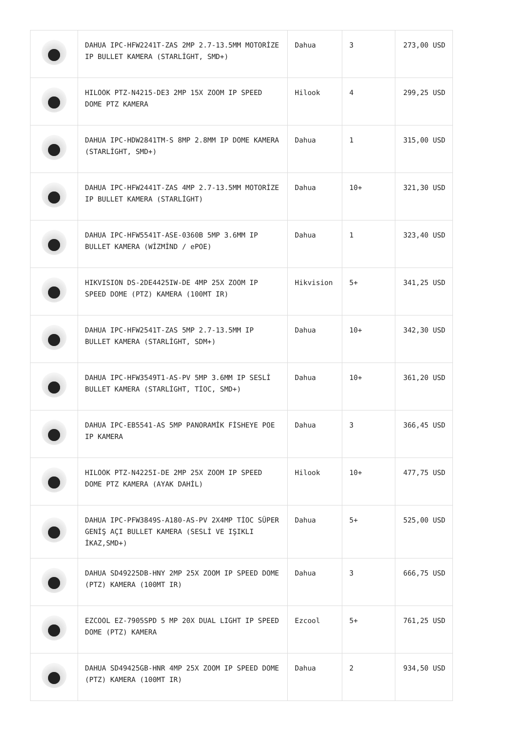| | DAHUA IPC-HFW2241T-ZAS 2MP 2.7-13.5MM MOTORİZE IP BULLET KAMERA (STARLİGHT, SMD+) | Dahua | 3 | 273,00 USD |
| | HILOOK PTZ-N4215-DE3 2MP 15X ZOOM IP SPEED DOME PTZ KAMERA | Hilook | 4 | 299,25 USD |
| | DAHUA IPC-HDW2841TM-S 8MP 2.8MM IP DOME KAMERA (STARLİGHT, SMD+) | Dahua | 1 | 315,00 USD |
| | DAHUA IPC-HFW2441T-ZAS 4MP 2.7-13.5MM MOTORİZE IP BULLET KAMERA (STARLİGHT) | Dahua | 10+ | 321,30 USD |
| | DAHUA IPC-HFW5541T-ASE-0360B 5MP 3.6MM IP BULLET KAMERA (WİZMİND / ePOE) | Dahua | 1 | 323,40 USD |
| | HIKVISION DS-2DE4425IW-DE 4MP 25X ZOOM IP SPEED DOME (PTZ) KAMERA (100MT IR) | Hikvision | 5+ | 341,25 USD |
| | DAHUA IPC-HFW2541T-ZAS 5MP 2.7-13.5MM IP BULLET KAMERA (STARLİGHT, SDM+) | Dahua | 10+ | 342,30 USD |
| | DAHUA IPC-HFW3549T1-AS-PV 5MP 3.6MM IP SESLİ BULLET KAMERA (STARLİGHT, TİOC, SMD+) | Dahua | 10+ | 361,20 USD |
| | DAHUA IPC-EB5541-AS 5MP PANORAMİK FİSHEYE POE IP KAMERA | Dahua | 3 | 366,45 USD |
| | HILOOK PTZ-N4225I-DE 2MP 25X ZOOM IP SPEED DOME PTZ KAMERA (AYAK DAHİL) | Hilook | 10+ | 477,75 USD |
| | DAHUA IPC-PFW3849S-A180-AS-PV 2X4MP TİOC SÜPER GENİŞ AÇI BULLET KAMERA (SESLİ VE IŞIKLI İKAZ,SMD+) | Dahua | 5+ | 525,00 USD |
| | DAHUA SD49225DB-HNY 2MP 25X ZOOM IP SPEED DOME (PTZ) KAMERA (100MT IR) | Dahua | 3 | 666,75 USD |
| | EZCOOL EZ-7905SPD 5 MP 20X DUAL LIGHT IP SPEED DOME (PTZ) KAMERA | Ezcool | 5+ | 761,25 USD |
| | DAHUA SD49425GB-HNR 4MP 25X ZOOM IP SPEED DOME (PTZ) KAMERA (100MT IR) | Dahua | 2 | 934,50 USD |